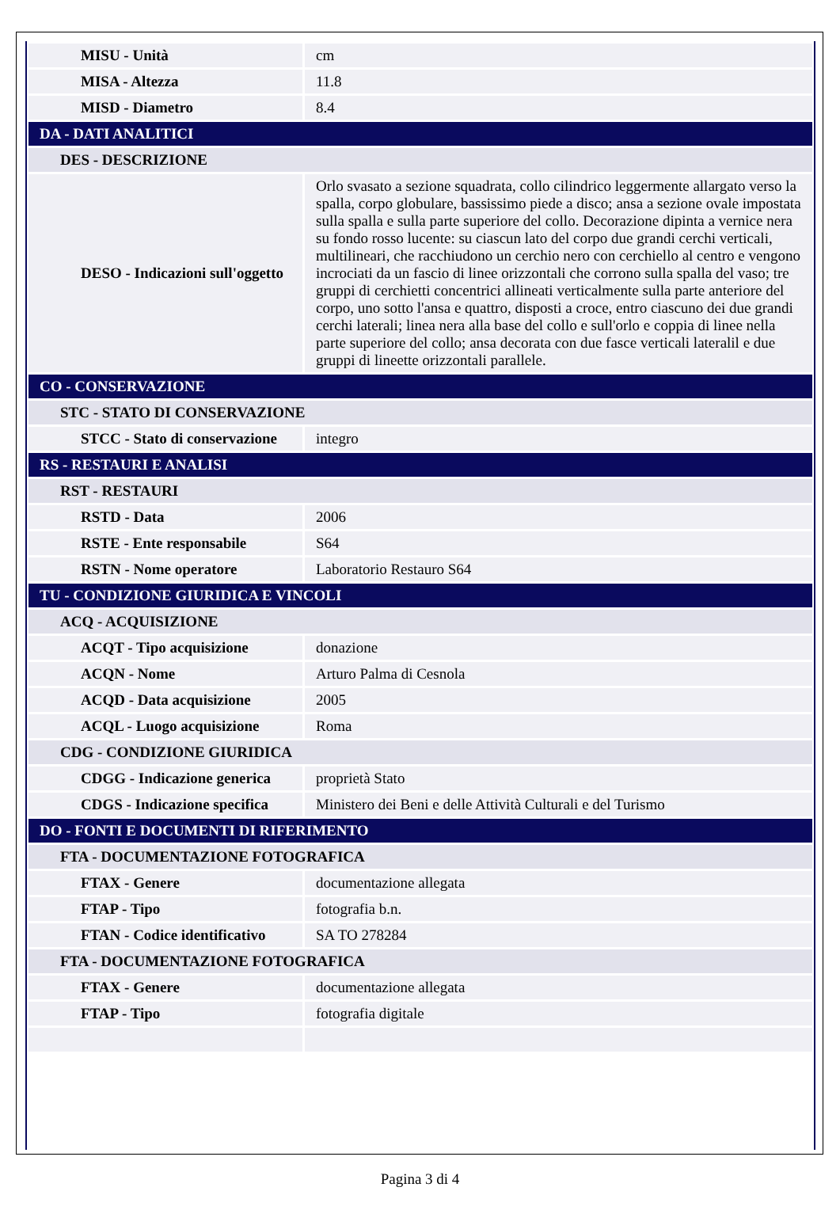| MISU - Unità | cm |
| MISA - Altezza | 11.8 |
| MISD - Diametro | 8.4 |
| DA - DATI ANALITICI | |
| DES - DESCRIZIONE | |
| DESO - Indicazioni sull'oggetto | Orlo svasato a sezione squadrata, collo cilindrico leggermente allargato verso la spalla, corpo globulare, bassissimo piede a disco; ansa a sezione ovale impostata sulla spalla e sulla parte superiore del collo. Decorazione dipinta a vernice nera su fondo rosso lucente: su ciascun lato del corpo due grandi cerchi verticali, multilineari, che racchiudono un cerchio nero con cerchiello al centro e vengono incrociati da un fascio di linee orizzontali che corrono sulla spalla del vaso; tre gruppi di cerchietti concentrici allineati verticalmente sulla parte anteriore del corpo, uno sotto l'ansa e quattro, disposti a croce, entro ciascuno dei due grandi cerchi laterali; linea nera alla base del collo e sull'orlo e coppia di linee nella parte superiore del collo; ansa decorata con due fasce verticali lateralil e due gruppi di lineette orizzontali parallele. |
| CO - CONSERVAZIONE | |
| STC - STATO DI CONSERVAZIONE | |
| STCC - Stato di conservazione | integro |
| RS - RESTAURI E ANALISI | |
| RST - RESTAURI | |
| RSTD - Data | 2006 |
| RSTE - Ente responsabile | S64 |
| RSTN - Nome operatore | Laboratorio Restauro S64 |
| TU - CONDIZIONE GIURIDICA E VINCOLI | |
| ACQ - ACQUISIZIONE | |
| ACQT - Tipo acquisizione | donazione |
| ACQN - Nome | Arturo Palma di Cesnola |
| ACQD - Data acquisizione | 2005 |
| ACQL - Luogo acquisizione | Roma |
| CDG - CONDIZIONE GIURIDICA | |
| CDGG - Indicazione generica | proprietà Stato |
| CDGS - Indicazione specifica | Ministero dei Beni e delle Attività Culturali e del Turismo |
| DO - FONTI E DOCUMENTI DI RIFERIMENTO | |
| FTA - DOCUMENTAZIONE FOTOGRAFICA | |
| FTAX - Genere | documentazione allegata |
| FTAP - Tipo | fotografia b.n. |
| FTAN - Codice identificativo | SA TO 278284 |
| FTA - DOCUMENTAZIONE FOTOGRAFICA | |
| FTAX - Genere | documentazione allegata |
| FTAP - Tipo | fotografia digitale |
Pagina 3 di 4